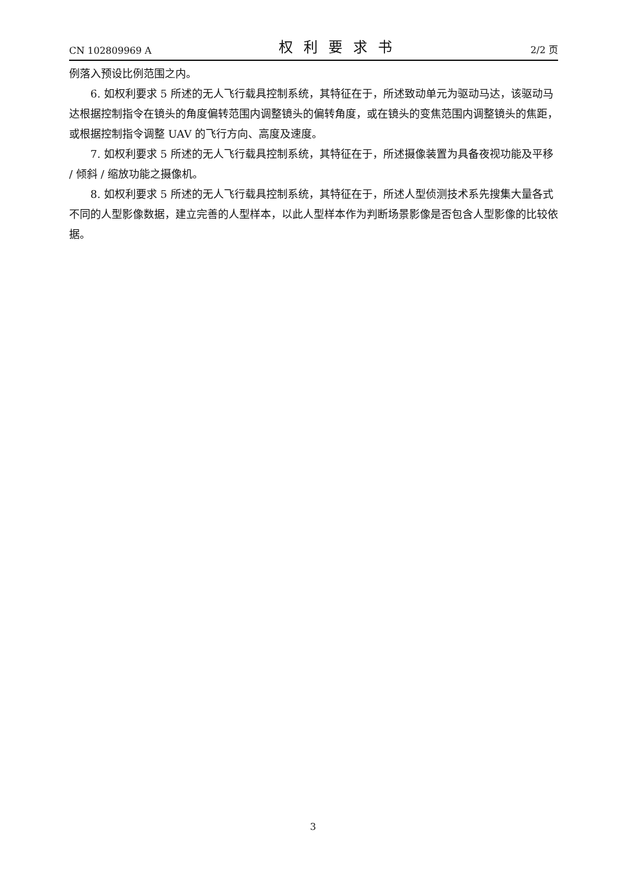CN 102809969 A 权利要求书 2/2 页
例落入预设比例范围之内。
6. 如权利要求 5 所述的无人飞行载具控制系统，其特征在于，所述致动单元为驱动马达，该驱动马达根据控制指令在镜头的角度偏转范围内调整镜头的偏转角度，或在镜头的变焦范围内调整镜头的焦距，或根据控制指令调整 UAV 的飞行方向、高度及速度。
7. 如权利要求 5 所述的无人飞行载具控制系统，其特征在于，所述摄像装置为具备夜视功能及平移 / 倾斜 / 缩放功能之摄像机。
8. 如权利要求 5 所述的无人飞行载具控制系统，其特征在于，所述人型侦测技术系先搜集大量各式不同的人型影像数据，建立完善的人型样本，以此人型样本作为判断场景影像是否包含人型影像的比较依据。
3